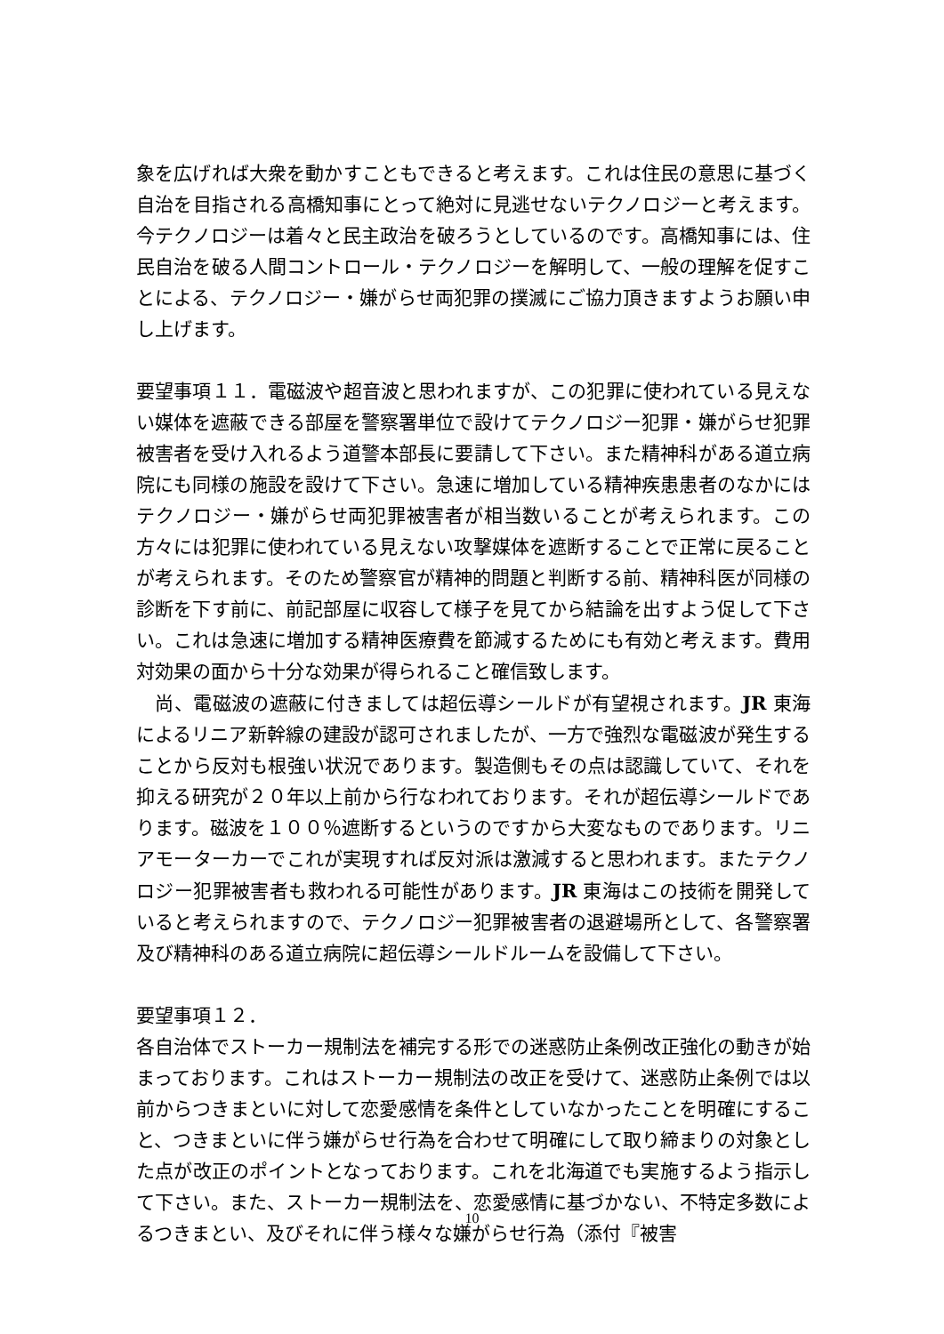象を広げれば大衆を動かすこともできると考えます。これは住民の意思に基づく自治を目指される高橋知事にとって絶対に見逃せないテクノロジーと考えます。今テクノロジーは着々と民主政治を破ろうとしているのです。高橋知事には、住民自治を破る人間コントロール・テクノロジーを解明して、一般の理解を促すことによる、テクノロジー・嫌がらせ両犯罪の撲滅にご協力頂きますようお願い申し上げます。
要望事項１１．電磁波や超音波と思われますが、この犯罪に使われている見えない媒体を遮蔽できる部屋を警察署単位で設けてテクノロジー犯罪・嫌がらせ犯罪被害者を受け入れるよう道警本部長に要請して下さい。また精神科がある道立病院にも同様の施設を設けて下さい。急速に増加している精神疾患患者のなかにはテクノロジー・嫌がらせ両犯罪被害者が相当数いることが考えられます。この方々には犯罪に使われている見えない攻撃媒体を遮断することで正常に戻ることが考えられます。そのため警察官が精神的問題と判断する前、精神科医が同様の診断を下す前に、前記部屋に収容して様子を見てから結論を出すよう促して下さい。これは急速に増加する精神医療費を節減するためにも有効と考えます。費用対効果の面から十分な効果が得られること確信致します。
　尚、電磁波の遮蔽に付きましては超伝導シールドが有望視されます。JR 東海によるリニア新幹線の建設が認可されましたが、一方で強烈な電磁波が発生することから反対も根強い状況であります。製造側もその点は認識していて、それを抑える研究が２０年以上前から行なわれております。それが超伝導シールドであります。磁波を１００％遮断するというのですから大変なものであります。リニアモーターカーでこれが実現すれば反対派は激減すると思われます。またテクノロジー犯罪被害者も救われる可能性があります。JR 東海はこの技術を開発していると考えられますので、テクノロジー犯罪被害者の退避場所として、各警察署及び精神科のある道立病院に超伝導シールドルームを設備して下さい。
要望事項１２．
各自治体でストーカー規制法を補完する形での迷惑防止条例改正強化の動きが始まっております。これはストーカー規制法の改正を受けて、迷惑防止条例では以前からつきまといに対して恋愛感情を条件としていなかったことを明確にすること、つきまといに伴う嫌がらせ行為を合わせて明確にして取り締まりの対象とした点が改正のポイントとなっております。これを北海道でも実施するよう指示して下さい。また、ストーカー規制法を、恋愛感情に基づかない、不特定多数によるつきまとい、及びそれに伴う様々な嫌がらせ行為（添付『被害
10